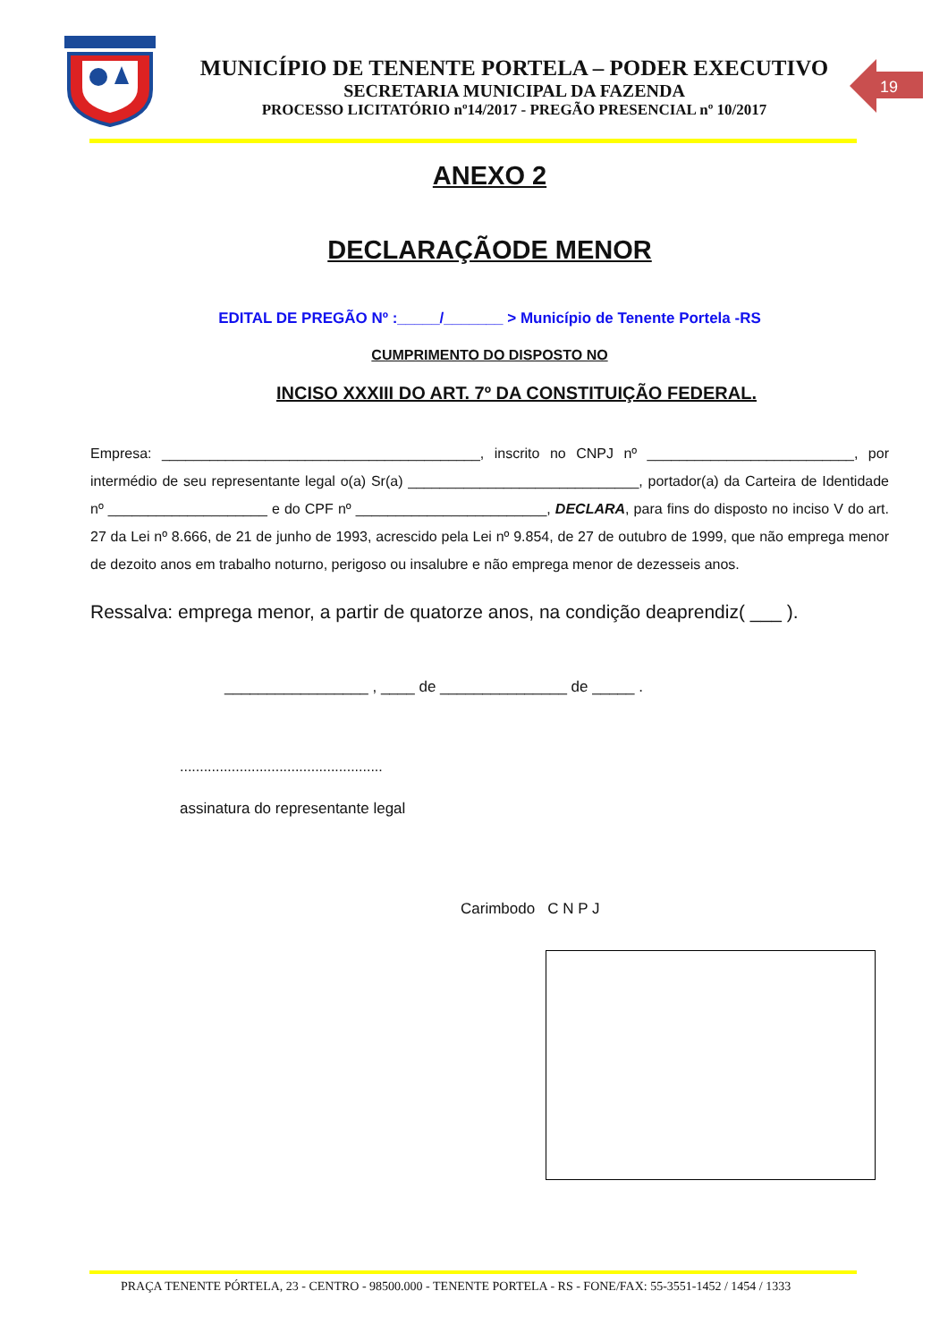MUNICÍPIO DE TENENTE PORTELA – PODER EXECUTIVO
SECRETARIA MUNICIPAL DA FAZENDA
PROCESSO LICITATÓRIO nº14/2017 - PREGÃO PRESENCIAL nº 10/2017
19
ANEXO 2
DECLARAÇÃODE MENOR
EDITAL DE PREGÃO Nº :_____/_______ > Município de Tenente Portela -RS
CUMPRIMENTO DO DISPOSTO NO
INCISO XXXIII DO ART. 7º DA CONSTITUIÇÃO FEDERAL.
Empresa: ________________________________________, inscrito no CNPJ nº __________________________, por intermédio de seu representante legal o(a) Sr(a) _____________________________, portador(a) da Carteira de Identidade nº ____________________ e do CPF nº ________________________, DECLARA, para fins do disposto no inciso V do art. 27 da Lei nº 8.666, de 21 de junho de 1993, acrescido pela Lei nº 9.854, de 27 de outubro de 1999, que não emprega menor de dezoito anos em trabalho noturno, perigoso ou insalubre e não emprega menor de dezesseis anos.
Ressalva: emprega menor, a partir de quatorze anos, na condição deaprendiz( ___ ).
_________________ , ____ de _______________ de _____ .
...................................................
assinatura do representante legal
Carimbodo C N P J
PRAÇA TENENTE PÓRTELA, 23 - CENTRO - 98500.000 - TENENTE PORTELA - RS - FONE/FAX: 55-3551-1452 / 1454 / 1333